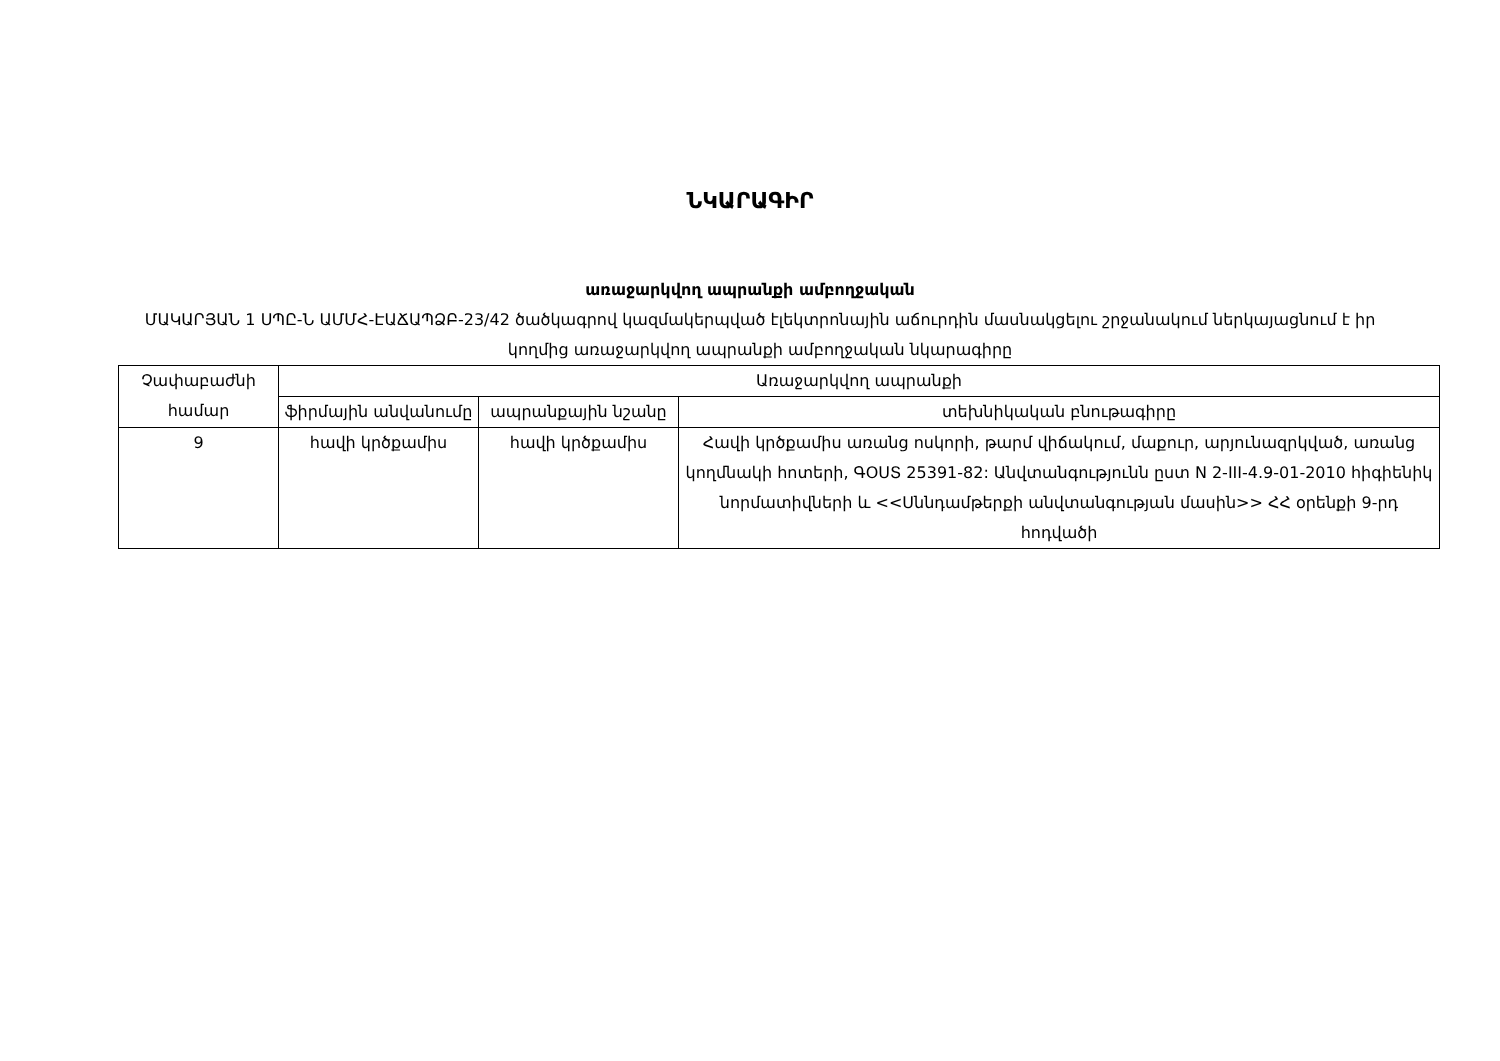ՆԿԱՐԱԳԻՐ
առաջարկվող ապրանքի ամբողջական
ՄԱԿԱՐՅԱՆ 1 ՍՊԸ-Ն ԱՄՄՀ-ԷԱՃԱՊՁԲ-23/42 ծածկագրով կազմակերպված էլեկտրոնային աճուրդին մասնակցելու շրջանակում ներկայացնում է իր կողմից առաջարկվող ապրանքի ամբողջական նկարագիրը
| Չափաբաժնի համար | Առաջարկվող ապրանքի | | |
| --- | --- | --- | --- |
| | ֆիրմային անվանումը | ապրանքային նշանը | տեխնիկական բնութագիրը |
| 9 | հավի կրծքամիս | հավի կրծքամիս | Հավի կրծքամիս առանց ոսկորի, թարմ վիճակում, մաքուր, արյունազրկված, առանց կողմնակի հոտերի, ԳՕՍՏ 25391-82: Անվտանգությունն ըստ N 2-III-4.9-01-2010 հիգիենիկ նորմատիվների և <<Սննդամթերքի անվտանգության մասին>> ՀՀ օրենքի 9-րդ հոդվածի |